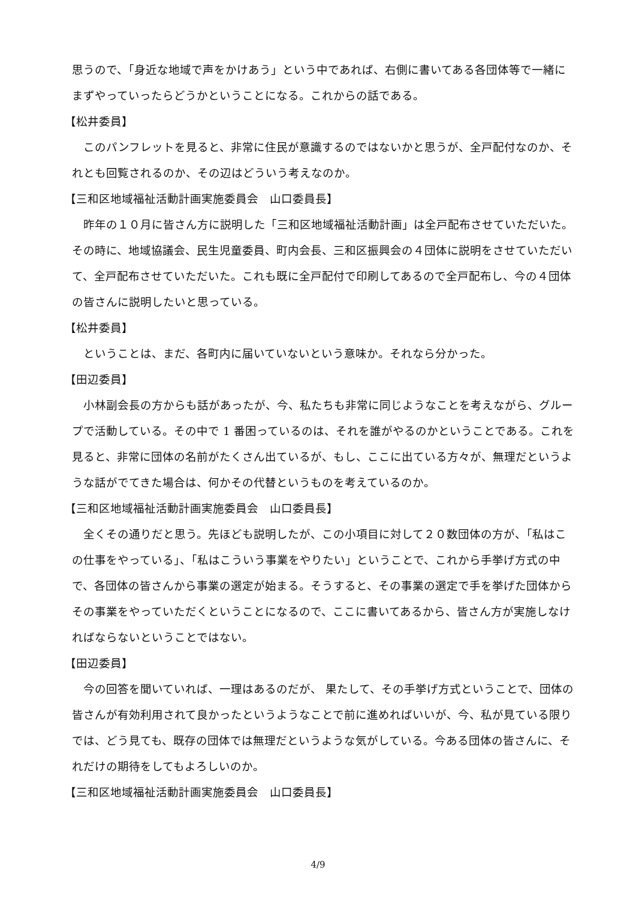思うので、「身近な地域で声をかけあう」という中であれば、右側に書いてある各団体等で一緒にまずやっていったらどうかということになる。これからの話である。
【松井委員】
　このパンフレットを見ると、非常に住民が意識するのではないかと思うが、全戸配付なのか、それとも回覧されるのか、その辺はどういう考えなのか。
【三和区地域福祉活動計画実施委員会　山口委員長】
　昨年の１０月に皆さん方に説明した「三和区地域福祉活動計画」は全戸配布させていただいた。その時に、地域協議会、民生児童委員、町内会長、三和区振興会の４団体に説明をさせていただいて、全戸配布させていただいた。これも既に全戸配付で印刷してあるので全戸配布し、今の４団体の皆さんに説明したいと思っている。
【松井委員】
　ということは、まだ、各町内に届いていないという意味か。それなら分かった。
【田辺委員】
　小林副会長の方からも話があったが、今、私たちも非常に同じようなことを考えながら、グループで活動している。その中で 1 番困っているのは、それを誰がやるのかということである。これを見ると、非常に団体の名前がたくさん出ているが、もし、ここに出ている方々が、無理だというような話がでてきた場合は、何かその代替というものを考えているのか。
【三和区地域福祉活動計画実施委員会　山口委員長】
　全くその通りだと思う。先ほども説明したが、この小項目に対して２０数団体の方が、「私はこの仕事をやっている」、「私はこういう事業をやりたい」ということで、これから手挙げ方式の中で、各団体の皆さんから事業の選定が始まる。そうすると、その事業の選定で手を挙げた団体からその事業をやっていただくということになるので、ここに書いてあるから、皆さん方が実施しなければならないということではない。
【田辺委員】
　今の回答を聞いていれば、一理はあるのだが、 果たして、その手挙げ方式ということで、団体の皆さんが有効利用されて良かったというようなことで前に進めればいいが、今、私が見ている限りでは、どう見ても、既存の団体では無理だというような気がしている。今ある団体の皆さんに、それだけの期待をしてもよろしいのか。
【三和区地域福祉活動計画実施委員会　山口委員長】
4/9